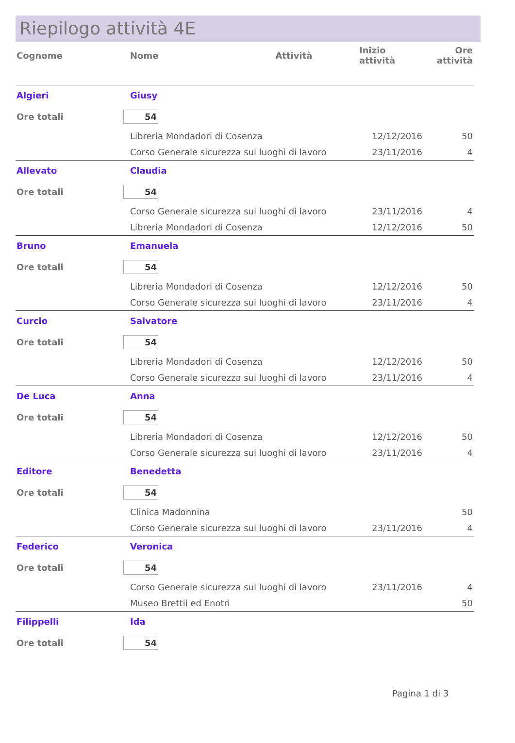Riepilogo attività 4E
| Cognome | Nome | Attività | Inizio attività | Ore attività |
| --- | --- | --- | --- | --- |
| Algieri | Giusy | | | |
| Ore totali | 54 | | | |
| | Libreria Mondadori di Cosenza | | 12/12/2016 | 50 |
| | Corso Generale sicurezza sui luoghi di lavoro | | 23/11/2016 | 4 |
| Allevato | Claudia | | | |
| Ore totali | 54 | | | |
| | Corso Generale sicurezza sui luoghi di lavoro | | 23/11/2016 | 4 |
| | Libreria Mondadori di Cosenza | | 12/12/2016 | 50 |
| Bruno | Emanuela | | | |
| Ore totali | 54 | | | |
| | Libreria Mondadori di Cosenza | | 12/12/2016 | 50 |
| | Corso Generale sicurezza sui luoghi di lavoro | | 23/11/2016 | 4 |
| Curcio | Salvatore | | | |
| Ore totali | 54 | | | |
| | Libreria Mondadori di Cosenza | | 12/12/2016 | 50 |
| | Corso Generale sicurezza sui luoghi di lavoro | | 23/11/2016 | 4 |
| De Luca | Anna | | | |
| Ore totali | 54 | | | |
| | Libreria Mondadori di Cosenza | | 12/12/2016 | 50 |
| | Corso Generale sicurezza sui luoghi di lavoro | | 23/11/2016 | 4 |
| Editore | Benedetta | | | |
| Ore totali | 54 | | | |
| | Clinica Madonnina | | | 50 |
| | Corso Generale sicurezza sui luoghi di lavoro | | 23/11/2016 | 4 |
| Federico | Veronica | | | |
| Ore totali | 54 | | | |
| | Corso Generale sicurezza sui luoghi di lavoro | | 23/11/2016 | 4 |
| | Museo Brettii ed Enotri | | | 50 |
| Filippelli | Ida | | | |
| Ore totali | 54 | | | |
Pagina 1 di 3